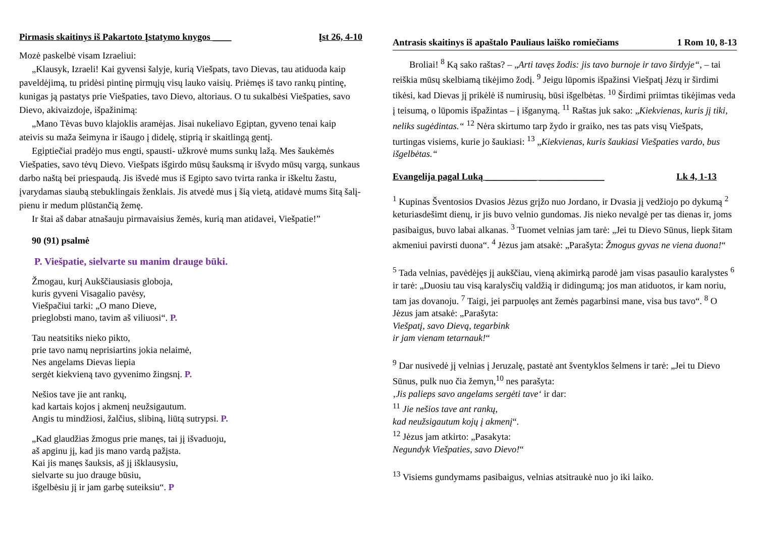Pirmasis skaitinys iš Pakartoto Įstatymo knygos ____ Įst 26, 4-10
Mozė paskelbė visam Izraeliui:
„Klausyk, Izraeli! Kai gyvensi šalyje, kurią Viešpats, tavo Dievas, tau atiduoda kaip paveldėjimą, tu pridėsi pintinę pirmųjų visų lauko vaisių. Priėmęs iš tavo rankų pintinę, kunigas ją pastatys prie Viešpaties, tavo Dievo, altoriaus. O tu sukalbėsi Viešpaties, savo Dievo, akivaizdoje, išpažinimą:
„Mano Tėvas buvo klajoklis aramėjas. Jisai nukeliavo Egiptan, gyveno tenai kaip ateivis su maža šeimyna ir išaugo į didelę, stiprią ir skaitlingą gentį.
Egiptiečiai pradėjo mus engti, spausti- užkrovė mums sunkų lažą. Mes šaukėmės Viešpaties, savo tėvų Dievo. Viešpats išgirdo mūsų šauksmą ir išvydo mūsų vargą, sunkaus darbo naštą bei priespaudą. Jis išvedė mus iš Egipto savo tvirta ranka ir iškeltu žastu, įvarydamas siaubą stebuklingais ženklais. Jis atvedė mus į šią vietą, atidavė mums šitą šalį- pienu ir medum plūstančią žemę.
Ir štai aš dabar atnašauju pirmavaisius žemės, kurią man atidavei, Viešpatie!”
90 (91) psalmė
P. Viešpatie, sielvarte su manim drauge būki.
Žmogau, kurį Aukščiausiasis globoja,
kuris gyveni Visagalio pavėsy,
Viešpačiui tarki: „O mano Dieve,
prieglobsti mano, tavim aš viliuosi“. P.
Tau neatsitiks nieko pikto,
prie tavo namų neprisiartins jokia nelaimė,
Nes angelams Dievas liepia
sergėt kiekvieną tavo gyvenimo žingsnį. P.
Nešios tave jie ant rankų,
kad kartais kojos į akmenį neužsigautum.
Angis tu mindžiosi, žalčius, slibiną, liūtą sutrypsi. P.
„Kad glaudžias žmogus prie manęs, tai jį išvaduoju,
aš apginu jį, kad jis mano vardą pažįsta.
Kai jis manęs šauksis, aš jį išklausysiu,
sielvarte su juo drauge būsiu,
išgelbėsiu jį ir jam garbę suteiksiu“. P
Antrasis skaitinys iš apaštalo Pauliaus laiško romiečiams 1 Rom 10, 8-13
Broliai! <sup>8</sup> Ką sako raštas? – „Arti tavęs žodis: jis tavo burnoje ir tavo širdyje“, – tai reiškia mūsų skelbiamą tikėjimo žodį. <sup>9</sup> Jeigu lūpomis išpažinsi Viešpatį Jėzų ir širdimi tikėsi, kad Dievas jį prikėlė iš numirusių, būsi išgelbėtas. <sup>10</sup> Širdimi priimtas tikėjimas veda į teisumą, o lūpomis išpažintas – į išganymą. <sup>11</sup> Raštas juk sako: „Kiekvienas, kuris jį tiki, neliks sugėdintas.“ <sup>12</sup> Nėra skirtumo tarp žydo ir graiko, nes tas pats visų Viešpats, turtingas visiems, kurie jo šaukiasi: <sup>13</sup> „Kiekvienas, kuris šaukiasi Viešpaties vardo, bus išgelbėtas.“
Evangelija pagal Luką ___________ ______________ Lk 4, 1-13
<sup>1</sup> Kupinas Šventosios Dvasios Jėzus grįžo nuo Jordano, ir Dvasia jį vedžiojo po dykumą <sup>2</sup> keturiasdešimt dienų, ir jis buvo velnio gundomas. Jis nieko nevalgė per tas dienas ir, joms pasibaigus, buvo labai alkanas. <sup>3</sup> Tuomet velnias jam tarė: „Jei tu Dievo Sūnus, liepk šitam akmeniui pavirsti duona“. <sup>4</sup> Jėzus jam atsakė: „Parašyta: Žmogus gyvas ne viena duona!“
<sup>5</sup> Tada velnias, pavėdėjęs jį aukščiau, vieną akimirką parodė jam visas pasaulio karalystes <sup>6</sup> ir tarė: „Duosiu tau visą karalysčių valdžią ir didingumą; jos man atiduotos, ir kam noriu, tam jas dovanoju. <sup>7</sup> Taigi, jei parpuolęs ant žemės pagarbinsi mane, visa bus tavo“. <sup>8</sup> O Jėzus jam atsakė: „Parašyta:
Viešpatį, savo Dievą, tegarbink
ir jam vienam tetarnauk!“
<sup>9</sup> Dar nusivedė jį velnias į Jeruzalę, pastatė ant šventyklos šelmens ir tarė: „Jei tu Dievo Sūnus, pulk nuo čia žemyn,<sup>10</sup> nes parašyta:
‚Jis palieps savo angelams sergėti tave‘ ir dar:
<sup>11</sup> Jie nešios tave ant rankų,
kad neužsigautum kojų į akmenį“.
<sup>12</sup> Jėzus jam atkirto: „Pasakyta:
Negundyk Viešpaties, savo Dievo!“
<sup>13</sup> Visiems gundymams pasibaigus, velnias atsitraukė nuo jo iki laiko.